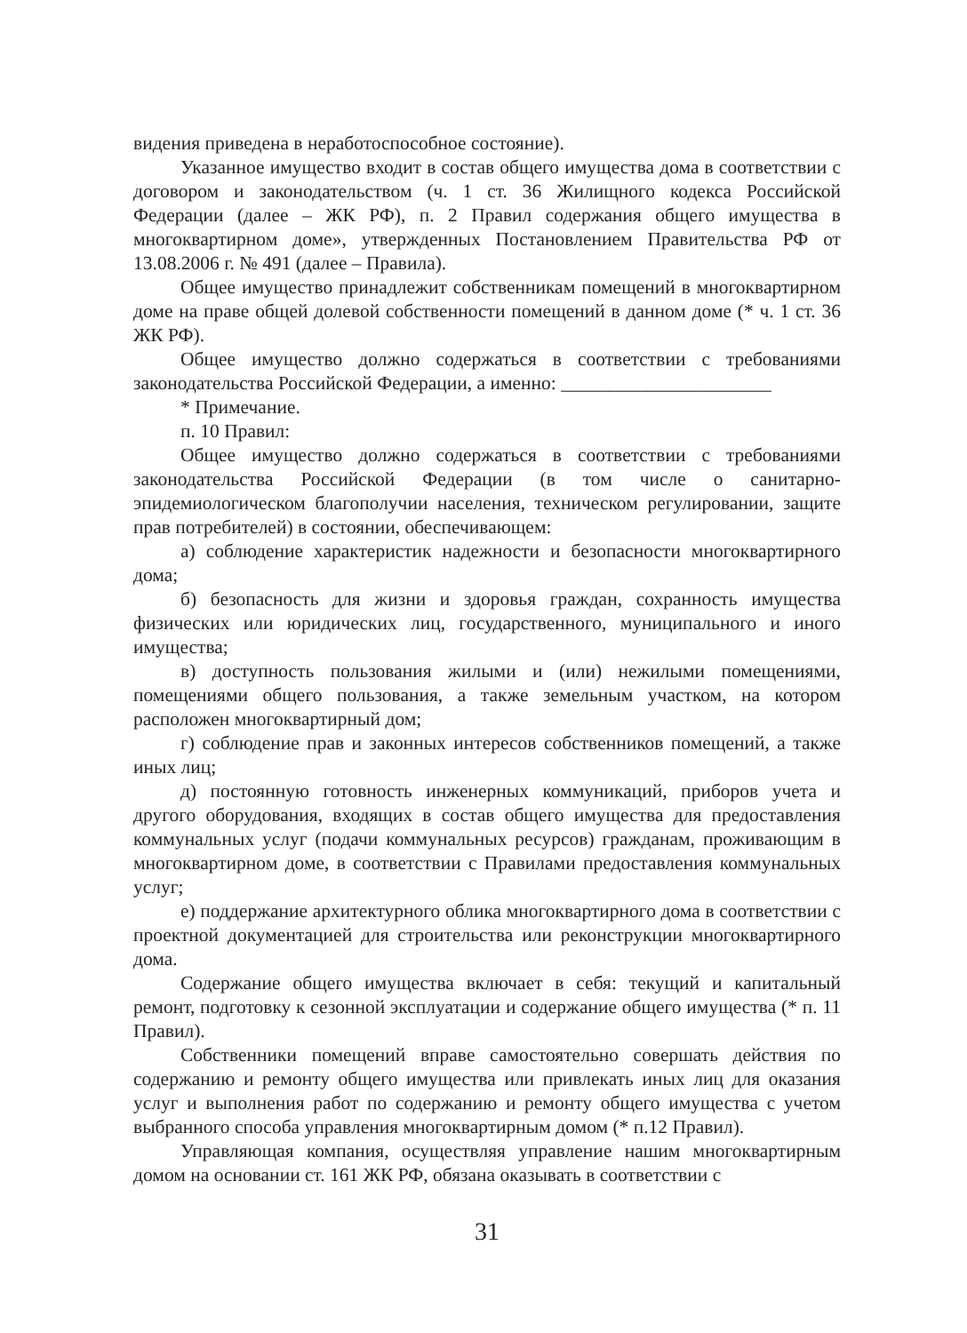видения приведена в неработоспособное состояние).
Указанное имущество входит в состав общего имущества дома в соответствии с договором и законодательством (ч. 1 ст. 36 Жилищного кодекса Российской Федерации (далее – ЖК РФ), п. 2 Правил содержания общего имущества в многоквартирном доме», утвержденных Постановлением Правительства РФ от 13.08.2006 г. № 491 (далее – Правила).
Общее имущество принадлежит собственникам помещений в многоквартирном доме на праве общей долевой собственности помещений в данном доме (* ч. 1 ст. 36 ЖК РФ).
Общее имущество должно содержаться в соответствии с требованиями законодательства Российской Федерации, а именно: ______________________
* Примечание.
п. 10 Правил:
Общее имущество должно содержаться в соответствии с требованиями законодательства Российской Федерации (в том числе о санитарно-эпидемиологическом благополучии населения, техническом регулировании, защите прав потребителей) в состоянии, обеспечивающем:
а) соблюдение характеристик надежности и безопасности многоквартирного дома;
б) безопасность для жизни и здоровья граждан, сохранность имущества физических или юридических лиц, государственного, муниципального и иного имущества;
в) доступность пользования жилыми и (или) нежилыми помещениями, помещениями общего пользования, а также земельным участком, на котором расположен многоквартирный дом;
г) соблюдение прав и законных интересов собственников помещений, а также иных лиц;
д) постоянную готовность инженерных коммуникаций, приборов учета и другого оборудования, входящих в состав общего имущества для предоставления коммунальных услуг (подачи коммунальных ресурсов) гражданам, проживающим в многоквартирном доме, в соответствии с Правилами предоставления коммунальных услуг;
е) поддержание архитектурного облика многоквартирного дома в соответствии с проектной документацией для строительства или реконструкции многоквартирного дома.
Содержание общего имущества включает в себя: текущий и капитальный ремонт, подготовку к сезонной эксплуатации и содержание общего имущества (* п. 11 Правил).
Собственники помещений вправе самостоятельно совершать действия по содержанию и ремонту общего имущества или привлекать иных лиц для оказания услуг и выполнения работ по содержанию и ремонту общего имущества с учетом выбранного способа управления многоквартирным домом (* п.12 Правил).
Управляющая компания, осуществляя управление нашим многоквартирным домом на основании ст. 161 ЖК РФ, обязана оказывать в соответствии с
31